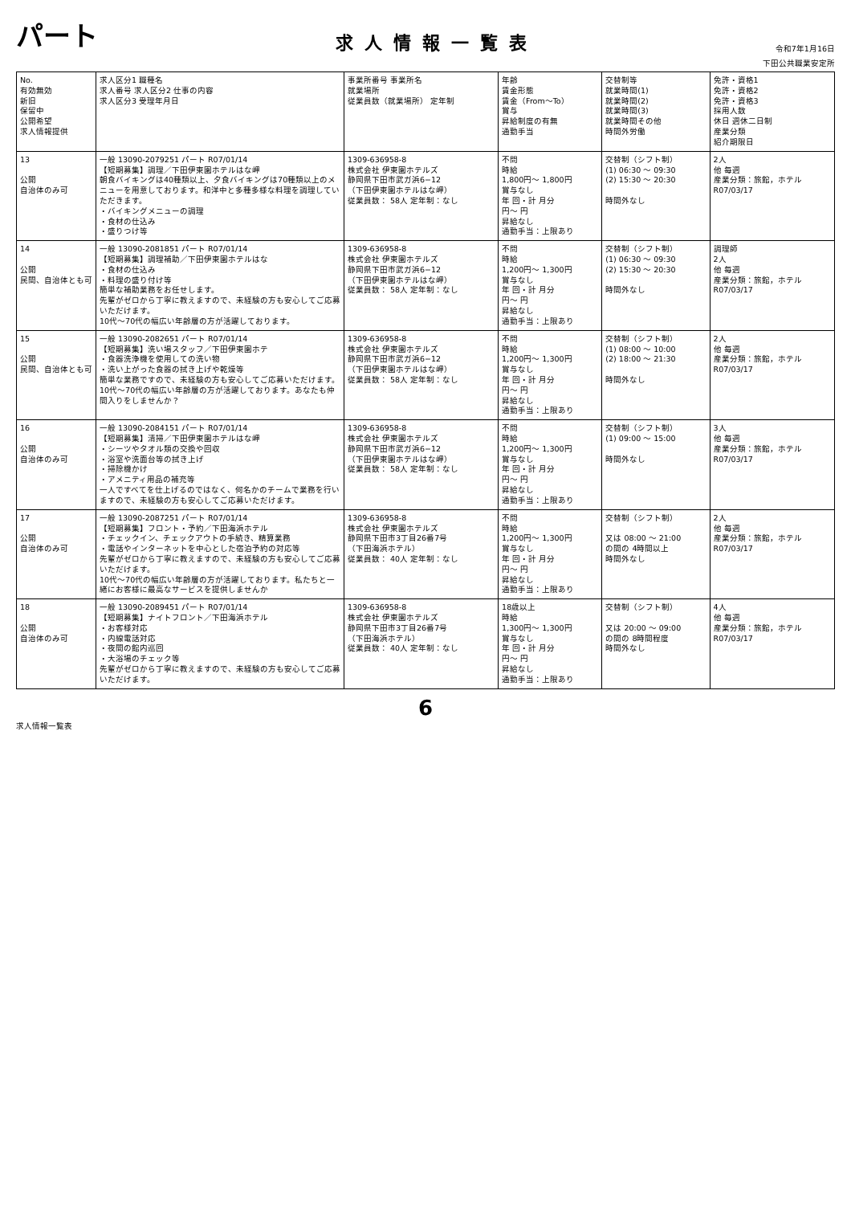パート
求人情報一覧表
令和7年1月16日
下田公共職業安定所
| No. 有効無効 新旧 保留中 公開希望 求人情報提供 | 求人区分1 職種名 求人番号 求人区分2 仕事の内容 求人区分3 受理年月日 | 事業所番号 事業所名 就業場所 従業員数（就業場所） 定年制 | 年齢 賃金形態 賃金（From〜To） 賞与 昇給制度の有無 通勤手当 | 交替制等 就業時間(1) 就業時間(2) 就業時間(3) 就業時間その他 時間外労働 | 免許・資格1 免許・資格2 免許・資格3 採用人数 休日 週休二日制 産業分類 紹介期限日 |
| --- | --- | --- | --- | --- | --- |
| 13 公開 自治体のみ可 | 一般 13090-2079251 パート R07/01/14 【短期募集】調理／下田伊東園ホテルはな岬 朝食バイキングは40種類以上、夕食バイキングは70種類以上のメニューを用意しております。和洋中と多種多様な料理を調理していただきます。 ・バイキングメニューの調理 ・食材の仕込み ・盛りつけ等 | 1309-636958-8 株式会社 伊東園ホテルズ 静岡県下田市武ガ浜6−12 （下田伊東園ホテルはな岬） 従業員数： 58人 定年制：なし | 不問 時給 1,800円〜 1,800円 賞与なし 年 回・計 月分 円〜 円 昇給なし 通勤手当：上限あり | 交替制（シフト制） (1) 06:30 〜 09:30 (2) 15:30 〜 20:30 時間外なし | 2人 他 毎週 産業分類：旅館，ホテル R07/03/17 |
| 14 公開 民間、自治体とも可 | 一般 13090-2081851 パート R07/01/14 【短期募集】調理補助／下田伊東園ホテルはな ・食材の仕込み ・料理の盛り付け等 簡単な補助業務をお任せします。 先輩がゼロから丁寧に教えますので、未経験の方も安心してご応募いただけます。 10代〜70代の幅広い年齢層の方が活躍しております。 | 1309-636958-8 株式会社 伊東園ホテルズ 静岡県下田市武ガ浜6−12 （下田伊東園ホテルはな岬） 従業員数： 58人 定年制：なし | 不問 時給 1,200円〜 1,300円 賞与なし 年 回・計 月分 円〜 円 昇給なし 通勤手当：上限あり | 交替制（シフト制） (1) 06:30 〜 09:30 (2) 15:30 〜 20:30 時間外なし | 調理師 2人 他 毎週 産業分類：旅館，ホテル R07/03/17 |
| 15 公開 民間、自治体とも可 | 一般 13090-2082651 パート R07/01/14 【短期募集】洗い場スタッフ／下田伊東園ホテ ・食器洗浄機を使用しての洗い物 ・洗い上がった食器の拭き上げや乾燥等 簡単な業務ですので、未経験の方も安心してご応募いただけます。 10代〜70代の幅広い年齢層の方が活躍しております。あなたも仲間入りをしませんか？ | 1309-636958-8 株式会社 伊東園ホテルズ 静岡県下田市武ガ浜6−12 （下田伊東園ホテルはな岬） 従業員数： 58人 定年制：なし | 不問 時給 1,200円〜 1,300円 賞与なし 年 回・計 月分 円〜 円 昇給なし 通勤手当：上限あり | 交替制（シフト制） (1) 08:00 〜 10:00 (2) 18:00 〜 21:30 時間外なし | 2人 他 毎週 産業分類：旅館，ホテル R07/03/17 |
| 16 公開 自治体のみ可 | 一般 13090-2084151 パート R07/01/14 【短期募集】清掃／下田伊東園ホテルはな岬 ・シーツやタオル類の交換や回収 ・浴室や洗面台等の拭き上げ ・掃除機かけ ・アメニティ用品の補充等 一人ですべてを仕上げるのではなく、何名かのチームで業務を行いますので、未経験の方も安心してご応募いただけます。 | 1309-636958-8 株式会社 伊東園ホテルズ 静岡県下田市武ガ浜6−12 （下田伊東園ホテルはな岬） 従業員数： 58人 定年制：なし | 不問 時給 1,200円〜 1,300円 賞与なし 年 回・計 月分 円〜 円 昇給なし 通勤手当：上限あり | 交替制（シフト制） (1) 09:00 〜 15:00 時間外なし | 3人 他 毎週 産業分類：旅館，ホテル R07/03/17 |
| 17 公開 自治体のみ可 | 一般 13090-2087251 パート R07/01/14 【短期募集】フロント・予約／下田海浜ホテル ・チェックイン、チェックアウトの手続き、精算業務 ・電話やインターネットを中心とした宿泊予約の対応等 先輩がゼロから丁寧に教えますので、未経験の方も安心してご応募いただけます。 10代〜70代の幅広い年齢層の方が活躍しております。私たちと一緒にお客様に最高なサービスを提供しませんか | 1309-636958-8 株式会社 伊東園ホテルズ 静岡県下田市3丁目26番7号 （下田海浜ホテル） 従業員数： 40人 定年制：なし | 不問 時給 1,200円〜 1,300円 賞与なし 年 回・計 月分 円〜 円 昇給なし 通勤手当：上限あり | 交替制（シフト制） 又は 08:00 〜 21:00 の間の 4時間以上 時間外なし | 2人 他 毎週 産業分類：旅館，ホテル R07/03/17 |
| 18 公開 自治体のみ可 | 一般 13090-2089451 パート R07/01/14 【短期募集】ナイトフロント／下田海浜ホテル ・お客様対応 ・内線電話対応 ・夜間の館内巡回 ・大浴場のチェック等 先輩がゼロから丁寧に教えますので、未経験の方も安心してご応募いただけます。 | 1309-636958-8 株式会社 伊東園ホテルズ 静岡県下田市3丁目26番7号 （下田海浜ホテル） 従業員数： 40人 定年制：なし | 18歳以上 時給 1,300円〜 1,300円 賞与なし 年 回・計 月分 円〜 円 昇給なし 通勤手当：上限あり | 交替制（シフト制） 又は 20:00 〜 09:00 の間の 8時間程度 時間外なし | 4人 他 毎週 産業分類：旅館，ホテル R07/03/17 |
6
求人情報一覧表